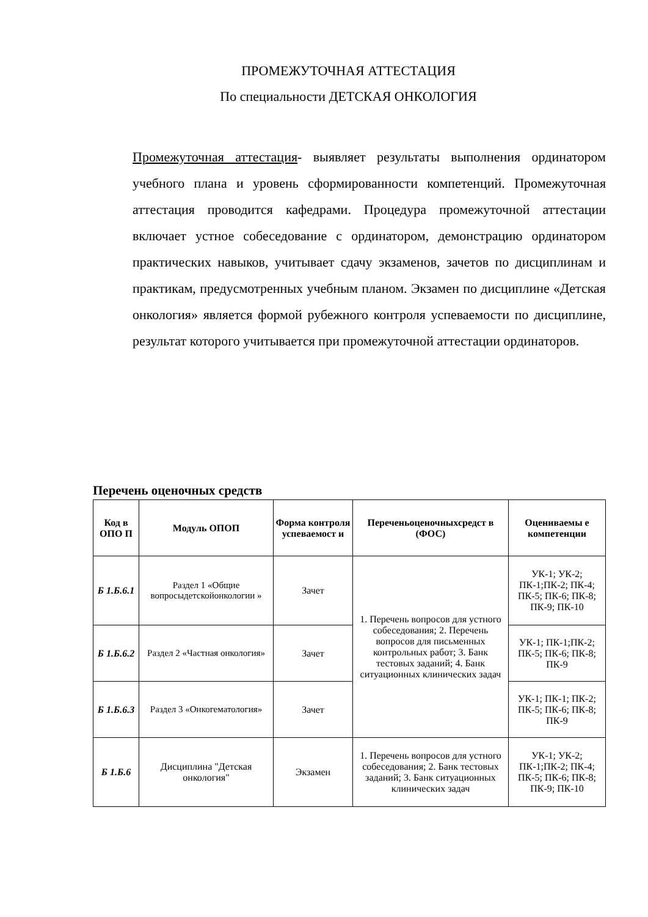ПРОМЕЖУТОЧНАЯ АТТЕСТАЦИЯ
По специальности ДЕТСКАЯ ОНКОЛОГИЯ
Промежуточная аттестация- выявляет результаты выполнения ординатором учебного плана и уровень сформированности компетенций. Промежуточная аттестация проводится кафедрами. Процедура промежуточной аттестации включает устное собеседование с ординатором, демонстрацию ординатором практических навыков, учитывает сдачу экзаменов, зачетов по дисциплинам и практикам, предусмотренных учебным планом. Экзамен по дисциплине «Детская онкология» является формой рубежного контроля успеваемости по дисциплине, результат которого учитывается при промежуточной аттестации ординаторов.
Перечень оценочных средств
| Код в ОПО П | Модуль ОПОП | Форма контроля успеваемост и | Переченьоценочныхсредст в (ФОС) | Оцениваемы е компетенции |
| --- | --- | --- | --- | --- |
| Б 1.Б.6.1 | Раздел 1 «Общие вопросыдетскойонкологии » | Зачет | 1. Перечень вопросов для устного собеседования; 2. Перечень вопросов для письменных контрольных работ; 3. Банк тестовых заданий; 4. Банк ситуационных клинических задач | УК-1; УК-2; ПК-1;ПК-2; ПК-4; ПК-5; ПК-6; ПК-8; ПК-9; ПК-10 |
| Б 1.Б.6.2 | Раздел 2 «Частная онкология» | Зачет | | УК-1; ПК-1;ПК-2; ПК-5; ПК-6; ПК-8; ПК-9 |
| Б 1.Б.6.3 | Раздел 3 «Онкогематология» | Зачет | | УК-1; ПК-1; ПК-2; ПК-5; ПК-6; ПК-8; ПК-9 |
| Б 1.Б.6 | Дисциплина "Детская онкология" | Экзамен | 1. Перечень вопросов для устного собеседования; 2. Банк тестовых заданий; 3. Банк ситуационных клинических задач | УК-1; УК-2; ПК-1;ПК-2; ПК-4; ПК-5; ПК-6; ПК-8; ПК-9; ПК-10 |